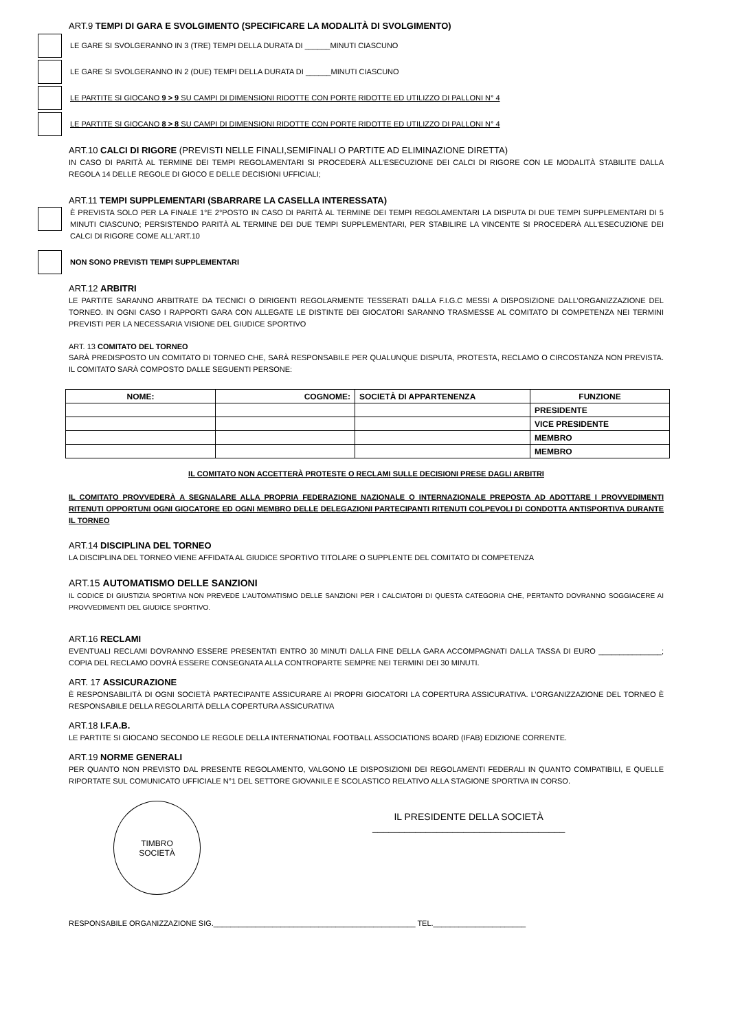ART.9 TEMPI DI GARA E SVOLGIMENTO (SPECIFICARE LA MODALITÀ DI SVOLGIMENTO)
LE GARE SI SVOLGERANNO IN 3 (TRE) TEMPI DELLA DURATA DI ______MINUTI CIASCUNO
LE GARE SI SVOLGERANNO IN 2 (DUE) TEMPI DELLA DURATA DI ______MINUTI CIASCUNO
LE PARTITE SI GIOCANO 9 > 9 SU CAMPI DI DIMENSIONI RIDOTTE CON PORTE RIDOTTE ED UTILIZZO DI PALLONI N° 4
LE PARTITE SI GIOCANO 8 > 8 SU CAMPI DI DIMENSIONI RIDOTTE CON PORTE RIDOTTE ED UTILIZZO DI PALLONI N° 4
ART.10 CALCI DI RIGORE (PREVISTI NELLE FINALI,SEMIFINALI O PARTITE AD ELIMINAZIONE DIRETTA)
IN CASO DI PARITÀ AL TERMINE DEI TEMPI REGOLAMENTARI SI PROCEDERÀ ALL’ESECUZIONE DEI CALCI DI RIGORE CON LE MODALITÀ STABILITE DALLA REGOLA 14 DELLE REGOLE DI GIOCO E DELLE DECISIONI UFFICIALI;
ART.11 TEMPI SUPPLEMENTARI (SBARRARE LA CASELLA INTERESSATA)
È PREVISTA SOLO PER LA FINALE 1°E 2°POSTO IN CASO DI PARITÀ AL TERMINE DEI TEMPI REGOLAMENTARI LA DISPUTA DI DUE TEMPI SUPPLEMENTARI DI 5 MINUTI CIASCUNO; PERSISTENDO PARITÀ AL TERMINE DEI DUE TEMPI SUPPLEMENTARI, PER STABILIRE LA VINCENTE SI PROCEDERÀ ALL'ESECUZIONE DEI CALCI DI RIGORE COME ALL'ART.10
NON SONO PREVISTI TEMPI SUPPLEMENTARI
ART.12 ARBITRI
LE PARTITE SARANNO ARBITRATE DA TECNICI O DIRIGENTI REGOLARMENTE TESSERATI DALLA F.I.G.C MESSI A DISPOSIZIONE DALL’ORGANIZZAZIONE DEL TORNEO. IN OGNI CASO I RAPPORTI GARA CON ALLEGATE LE DISTINTE DEI GIOCATORI SARANNO TRASMESSE AL COMITATO DI COMPETENZA NEI TERMINI PREVISTI PER LA NECESSARIA VISIONE DEL GIUDICE SPORTIVO
ART. 13 COMITATO DEL TORNEO
SARÀ PREDISPOSTO UN COMITATO DI TORNEO CHE, SARÀ RESPONSABILE PER QUALUNQUE DISPUTA, PROTESTA, RECLAMO O CIRCOSTANZA NON PREVISTA. IL COMITATO SARÀ COMPOSTO DALLE SEGUENTI PERSONE:
| NOME: | COGNOME: | SOCIETÀ DI APPARTENENZA | FUNZIONE |
| --- | --- | --- | --- |
| | | | PRESIDENTE |
| | | | VICE PRESIDENTE |
| | | | MEMBRO |
| | | | MEMBRO |
IL COMITATO NON ACCETTERÀ PROTESTE O RECLAMI SULLE DECISIONI PRESE DAGLI ARBITRI
IL COMITATO PROVVEDERÀ A SEGNALARE ALLA PROPRIA FEDERAZIONE NAZIONALE O INTERNAZIONALE PREPOSTA AD ADOTTARE I PROVVEDIMENTI RITENUTI OPPORTUNI OGNI GIOCATORE ED OGNI MEMBRO DELLE DELEGAZIONI PARTECIPANTI RITENUTI COLPEVOLI DI CONDOTTA ANTISPORTIVA DURANTE IL TORNEO
ART.14 DISCIPLINA DEL TORNEO
LA DISCIPLINA DEL TORNEO VIENE AFFIDATA AL GIUDICE SPORTIVO TITOLARE O SUPPLENTE DEL COMITATO DI COMPETENZA
ART.15 AUTOMATISMO DELLE SANZIONI
IL CODICE DI GIUSTIZIA SPORTIVA NON PREVEDE L’AUTOMATISMO DELLE SANZIONI PER I CALCIATORI DI QUESTA CATEGORIA CHE, PERTANTO DOVRANNO SOGGIACERE AI PROVVEDIMENTI DEL GIUDICE SPORTIVO.
ART.16 RECLAMI
EVENTUALI RECLAMI DOVRANNO ESSERE PRESENTATI ENTRO 30 MINUTI DALLA FINE DELLA GARA ACCOMPAGNATI DALLA TASSA DI EURO _______________; COPIA DEL RECLAMO DOVRÀ ESSERE CONSEGNATA ALLA CONTROPARTE SEMPRE NEI TERMINI DEI 30 MINUTI.
ART. 17 ASSICURAZIONE
È RESPONSABILITÀ DI OGNI SOCIETÀ PARTECIPANTE ASSICURARE AI PROPRI GIOCATORI LA COPERTURA ASSICURATIVA. L’ORGANIZZAZIONE DEL TORNEO È RESPONSABILE DELLA REGOLARITÀ DELLA COPERTURA ASSICURATIVA
ART.18 I.F.A.B.
LE PARTITE SI GIOCANO SECONDO LE REGOLE DELLA INTERNATIONAL FOOTBALL ASSOCIATIONS BOARD (IFAB) EDIZIONE CORRENTE.
ART.19 NORME GENERALI
PER QUANTO NON PREVISTO DAL PRESENTE REGOLAMENTO, VALGONO LE DISPOSIZIONI DEI REGOLAMENTI FEDERALI IN QUANTO COMPATIBILI, E QUELLE RIPORTATE SUL COMUNICATO UFFICIALE N°1 DEL SETTORE GIOVANILE E SCOLASTICO RELATIVO ALLA STAGIONE SPORTIVA IN CORSO.
TIMBRO
SOCIETÀ
IL PRESIDENTE DELLA SOCIETÀ
____________________________________
RESPONSABILE ORGANIZZAZIONE SIG.________________________________________________ TEL.______________________